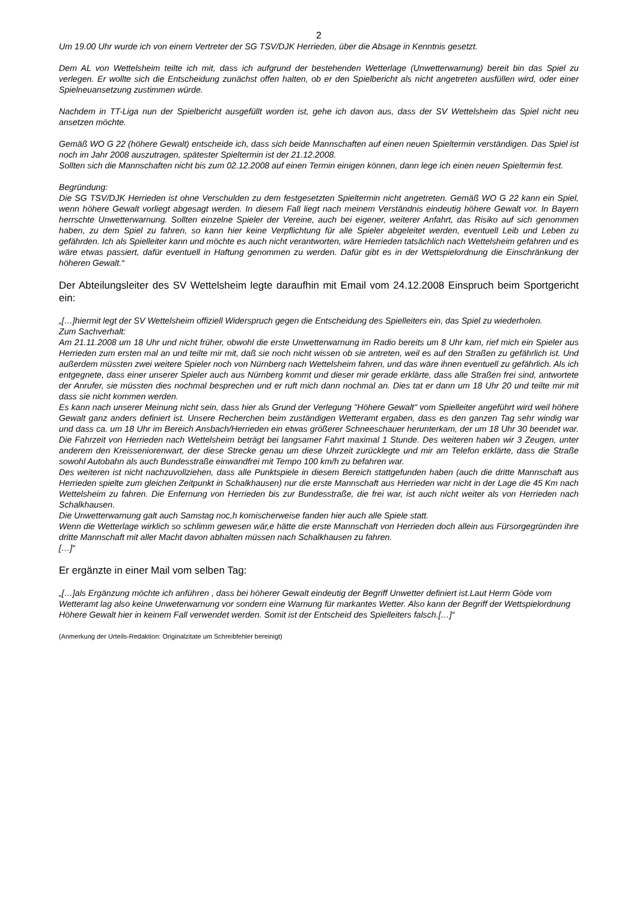2
Um 19.00 Uhr wurde ich von einem Vertreter der SG TSV/DJK Herrieden, über die Absage in Kenntnis gesetzt.
Dem AL von Wettelsheim teilte ich mit, dass ich aufgrund der bestehenden Wetterlage (Unwetterwarnung) bereit bin das Spiel zu verlegen. Er wollte sich die Entscheidung zunächst offen halten, ob er den Spielbericht als nicht angetreten ausfüllen wird, oder einer Spielneuansetzung zustimmen würde.
Nachdem in TT-Liga nun der Spielbericht ausgefüllt worden ist, gehe ich davon aus, dass der SV Wettelsheim das Spiel nicht neu ansetzen möchte.
Gemäß WO G 22 (höhere Gewalt) entscheide ich, dass sich beide Mannschaften auf einen neuen Spieltermin verständigen. Das Spiel ist noch im Jahr 2008 auszutragen, spätester Spieltermin ist der 21.12.2008.
Sollten sich die Mannschaften nicht bis zum 02.12.2008 auf einen Termin einigen können, dann lege ich einen neuen Spieltermin fest.
Begründung:
Die SG TSV/DJK Herrieden ist ohne Verschulden zu dem festgesetzten Spieltermin nicht angetreten. Gemäß WO G 22 kann ein Spiel, wenn höhere Gewalt vorliegt abgesagt werden. In diesem Fall liegt nach meinem Verständnis eindeutig höhere Gewalt vor. In Bayern herrschte Unwetterwarnung. Sollten einzelne Spieler der Vereine, auch bei eigener, weiterer Anfahrt, das Risiko auf sich genommen haben, zu dem Spiel zu fahren, so kann hier keine Verpflichtung für alle Spieler abgeleitet werden, eventuell Leib und Leben zu gefährden. Ich als Spielleiter kann und möchte es auch nicht verantworten, wäre Herrieden tatsächlich nach Wettelsheim gefahren und es wäre etwas passiert, dafür eventuell in Haftung genommen zu werden. Dafür gibt es in der Wettspielordnung die Einschränkung der höheren Gewalt.“
Der Abteilungsleiter des SV Wettelsheim legte daraufhin mit Email vom 24.12.2008 Einspruch beim Sportgericht ein:
„[…]hiermit legt der SV Wettelsheim offiziell Widerspruch gegen die Entscheidung des Spielleiters ein, das Spiel zu wiederholen.
Zum Sachverhalt:
Am 21.11.2008 um 18 Uhr und nicht früher, obwohl die erste Unwetterwarnung im Radio bereits um 8 Uhr kam, rief mich ein Spieler aus Herrieden zum ersten mal an und teilte mir mit, daß sie noch nicht wissen ob sie antreten, weil es auf den Straßen zu gefährlich ist. Und außerdem müssten zwei weitere Spieler noch von Nürnberg nach Wettelsheim fahren, und das wäre ihnen eventuell zu gefährlich. Als ich entgegnete, dass einer unserer Spieler auch aus Nürnberg kommt und dieser mir gerade erklärte, dass alle Straßen frei sind, antwortete der Anrufer, sie müssten dies nochmal besprechen und er ruft mich dann nochmal an. Dies tat er dann um 18 Uhr 20 und teilte mir mit dass sie nicht kommen werden.
Es kann nach unserer Meinung nicht sein, dass hier als Grund der Verlegung "Höhere Gewalt" vom Spielleiter angeführt wird weil höhere Gewalt ganz anders definiert ist. Unsere Recherchen beim zuständigen Wetteramt ergaben, dass es den ganzen Tag sehr windig war und dass ca. um 18 Uhr im Bereich Ansbach/Herrieden ein etwas größerer Schneeschauer herunterkam, der um 18 Uhr 30 beendet war. Die Fahrzeit von Herrieden nach Wettelsheim beträgt bei langsamer Fahrt maximal 1 Stunde. Des weiteren haben wir 3 Zeugen, unter anderem den Kreisseniorenwart, der diese Strecke genau um diese Uhrzeit zurücklegte und mir am Telefon erklärte, dass die Straße sowohl Autobahn als auch Bundesstraße einwandfrei mit Tempo 100 km/h zu befahren war.
Des weiteren ist nicht nachzuvollziehen, dass alle Punktspiele in diesem Bereich stattgefunden haben (auch die dritte Mannschaft aus Herrieden spielte zum gleichen Zeitpunkt in Schalkhausen) nur die erste Mannschaft aus Herrieden war nicht in der Lage die 45 Km nach Wettelsheim zu fahren. Die Enfernung von Herrieden bis zur Bundesstraße, die frei war, ist auch nicht weiter als von Herrieden nach Schalkhausen.
Die Unwetterwarnung galt auch Samstag noc,h komischerweise fanden hier auch alle Spiele statt.
Wenn die Wetterlage wirklich so schlimm gewesen wär,e hätte die erste Mannschaft von Herrieden doch allein aus Fürsorgegründen ihre dritte Mannschaft mit aller Macht davon abhalten müssen nach Schalkhausen zu fahren.
[…]“
Er ergänzte in einer Mail vom selben Tag:
„[…]als Ergänzung möchte ich anführen , dass bei höherer Gewalt eindeutig der Begriff Unwetter definiert ist.Laut Herrn Göde vom Wetteramt lag also keine Unweterwarnung vor sondern eine Warnung für markantes Wetter. Also kann der Begriff der Wettspielordnung Höhere Gewalt hier in keinem Fall verwendet werden. Somit ist der Entscheid des Spielleiters falsch.[…]“
(Anmerkung der Urteils-Redaktion: Originalzitate um Schreibfehler bereinigt)